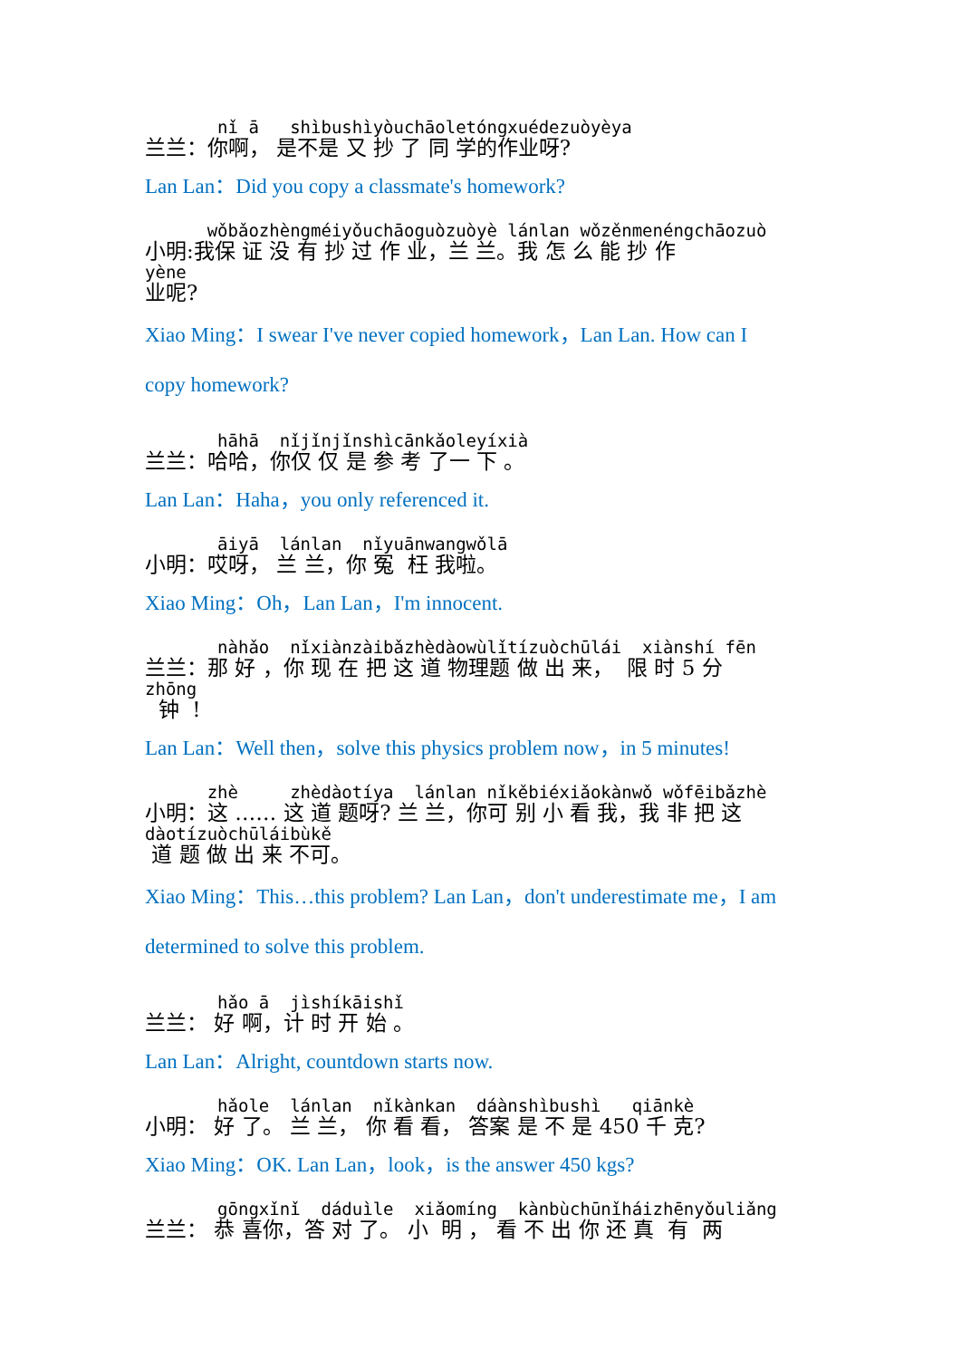nǐ ā shìbushìyòuchāoletóngxuédezuòyèya
兰兰：你啊， 是不是 又 抄 了 同 学的作业呀?
Lan Lan：Did you copy a classmate's homework?
wǒbǎozhèngméiyǒuchāoguòzuòyè lánlan wǒzěnmenéngchāozuò
小明:我保 证 没 有 抄 过 作 业，兰 兰。我 怎 么 能 抄 作
yène
业呢?
Xiao Ming：I swear I've never copied homework，Lan Lan. How can I
copy homework?
hāhā nǐjǐnjǐnshìcānkǎoleyíxià
兰兰：哈哈，你仅 仅 是 参 考 了一 下 。
Lan Lan：Haha，you only referenced it.
āiyā lánlan nǐyuānwangwǒlā
小明：哎呀， 兰 兰，你 冤 枉 我啦。
Xiao Ming：Oh，Lan Lan，I'm innocent.
nàhǎo nǐxiànzàibǎzhèdàowùlǐtízuòchūlái xiànshí fēn
兰兰：那 好 ，你 现 在 把 这 道 物理题 做 出 来， 限 时 5 分
zhōng
钟 !
Lan Lan：Well then，solve this physics problem now，in 5 minutes!
zhè zhèdàotíya lánlan nǐkěbiéxiǎokànwǒ wǒfēibǎzhè
小明：这 …… 这 道 题呀? 兰 兰，你可 别 小 看 我，我 非 把 这
dàotízuòchūláibùkě
道 题 做 出 来 不可。
Xiao Ming：This…this problem? Lan Lan，don't underestimate me，I am
determined to solve this problem.
hǎo ā jìshíkāishǐ
兰兰： 好 啊，计 时 开 始 。
Lan Lan：Alright, countdown starts now.
hǎole lánlan nǐkànkan dáànshìbushì qiānkè
小明： 好 了。 兰 兰， 你 看 看， 答案 是 不 是 450 千 克?
Xiao Ming：OK. Lan Lan，look，is the answer 450 kgs?
gōngxǐnǐ dáduìle xiǎomíng kànbùchūnǐháizhēnyǒuliǎng
兰兰： 恭 喜你，答 对 了。 小 明 ， 看 不 出 你 还 真 有 两